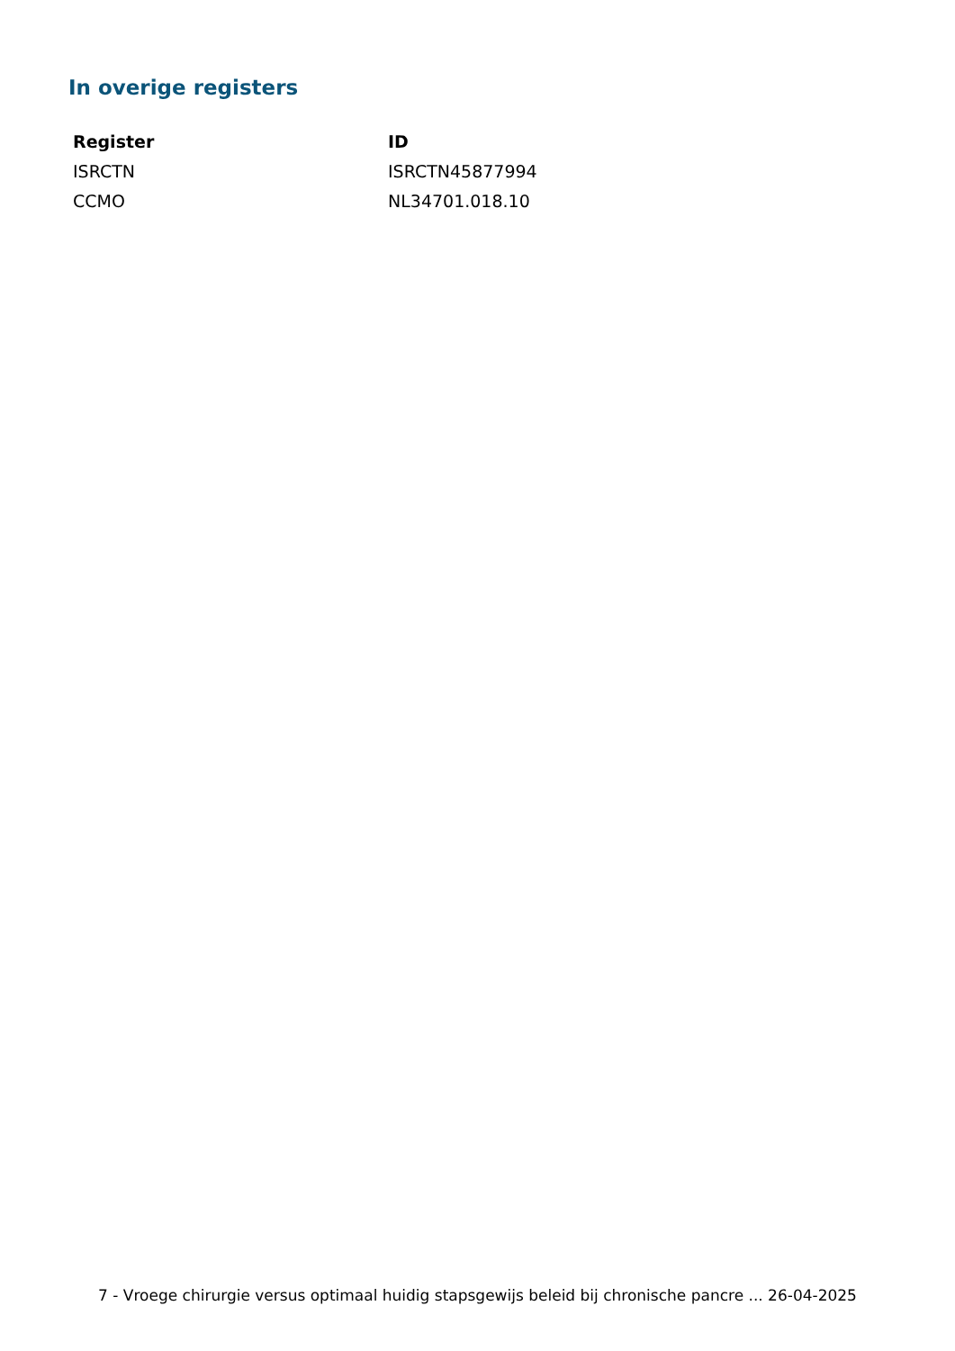In overige registers
| Register | ID |
| --- | --- |
| ISRCTN | ISRCTN45877994 |
| CCMO | NL34701.018.10 |
7 - Vroege chirurgie versus optimaal huidig stapsgewijs beleid bij chronische pancre ... 26-04-2025